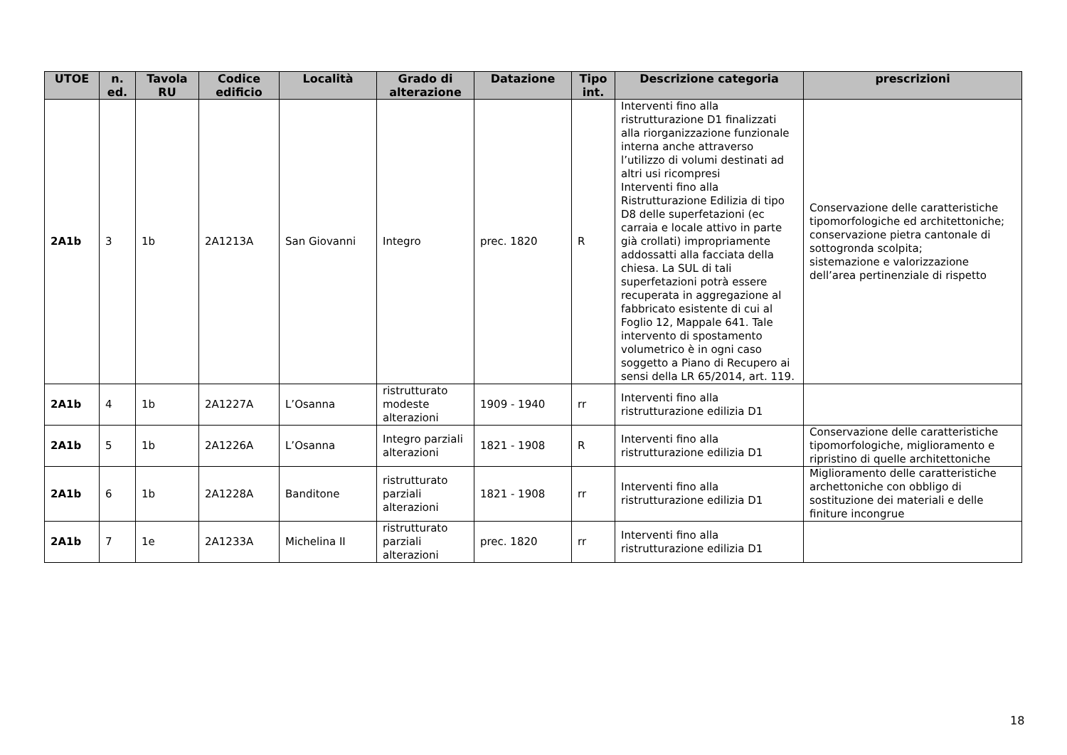| UTOE | n. ed. | Tavola RU | Codice edificio | Località | Grado di alterazione | Datazione | Tipo int. | Descrizione categoria | prescrizioni |
| --- | --- | --- | --- | --- | --- | --- | --- | --- | --- |
| 2A1b | 3 | 1b | 2A1213A | San Giovanni | Integro | prec. 1820 | R | Interventi fino alla ristrutturazione D1 finalizzati alla riorganizzazione funzionale interna anche attraverso l’utilizzo di volumi destinati ad altri usi ricompresi Interventi fino alla Ristrutturazione Edilizia di tipo D8 delle superfetazioni (ec carraia e locale attivo in parte già crollati) impropriamente addossatti alla facciata della chiesa. La SUL di tali superfetazioni potrà essere recuperata in aggregazione al fabbricato esistente di cui al Foglio 12, Mappale 641. Tale intervento di spostamento volumetrico è in ogni caso soggetto a Piano di Recupero ai sensi della LR 65/2014, art. 119. | Conservazione delle caratteristiche tipomorfologiche ed architettoniche; conservazione pietra cantonale di sottogronda scolpita; sistemazione e valorizzazione dell’area pertinenziale di rispetto |
| 2A1b | 4 | 1b | 2A1227A | L’Osanna | ristrutturato modeste alterazioni | 1909 - 1940 | rr | Interventi fino alla ristrutturazione edilizia D1 | |
| 2A1b | 5 | 1b | 2A1226A | L’Osanna | Integro parziali alterazioni | 1821 - 1908 | R | Interventi fino alla ristrutturazione edilizia D1 | Conservazione delle caratteristiche tipomorfologiche, miglioramento e ripristino di quelle architettoniche |
| 2A1b | 6 | 1b | 2A1228A | Banditone | ristrutturato parziali alterazioni | 1821 - 1908 | rr | Interventi fino alla ristrutturazione edilizia D1 | Miglioramento delle caratteristiche archettoniche con obbligo di sostituzione dei materiali e delle finiture incongrue |
| 2A1b | 7 | 1e | 2A1233A | Michelina II | ristrutturato parziali alterazioni | prec. 1820 | rr | Interventi fino alla ristrutturazione edilizia D1 | |
18